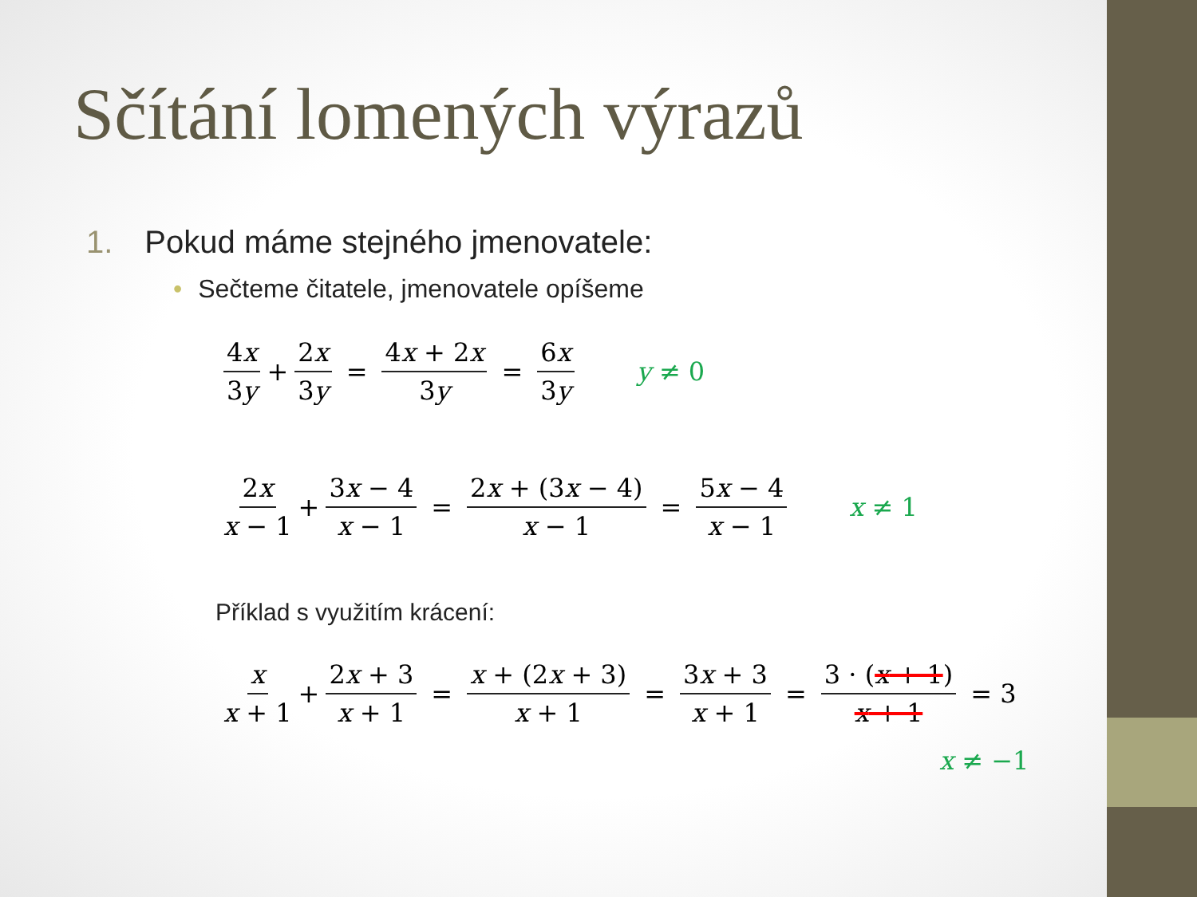Sčítání lomených výrazů
1. Pokud máme stejného jmenovatele:
• Sečteme čitatele, jmenovatele opíšeme
4x 3y + 2x 3y = 4x + 2x 3y = 6x 3y y ≠ 0
2x x − 1 + 3x − 4 x − 1 = 2x + (3x − 4) x − 1 = 5x − 4 x − 1 x ≠ 1
Příklad s využitím krácení:
x x + 1 + 2x + 3 x + 1 = x + (2x + 3) x + 1 = 3x + 3 x + 1 = 3 · (x + 1) x + 1 = 3
x ≠ −1